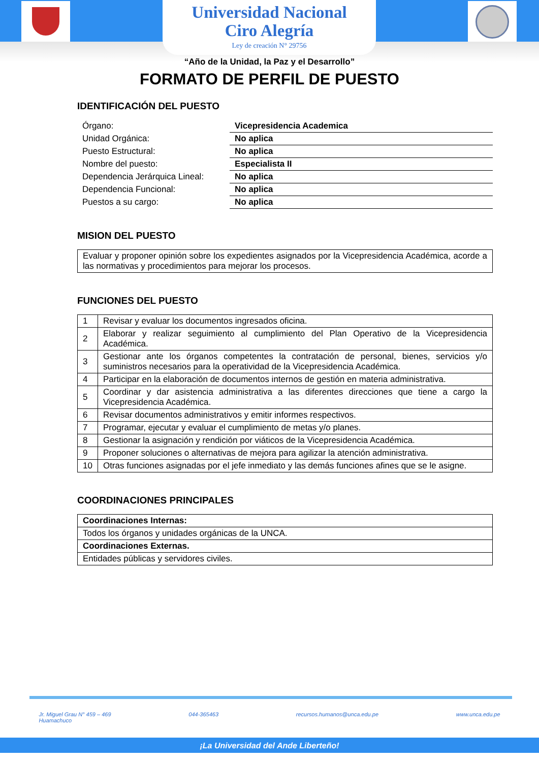Universidad Nacional
Ciro Alegría
Ley de creación N° 29756
“Año de la Unidad, la Paz y el Desarrollo”
FORMATO DE PERFIL DE PUESTO
IDENTIFICACIÓN DEL PUESTO
| Órgano: | Vicepresidencia Academica |
| Unidad Orgánica: | No aplica |
| Puesto Estructural: | No aplica |
| Nombre del puesto: | Especialista II |
| Dependencia Jerárquica Lineal: | No aplica |
| Dependencia Funcional: | No aplica |
| Puestos a su cargo: | No aplica |
MISION DEL PUESTO
| Evaluar y proponer opinión sobre los expedientes asignados por la Vicepresidencia Académica, acorde a las normativas y procedimientos para mejorar los procesos. |
FUNCIONES DEL PUESTO
| 1 | Revisar y evaluar los documentos ingresados oficina. |
| 2 | Elaborar y realizar seguimiento al cumplimiento del Plan Operativo de la Vicepresidencia Académica. |
| 3 | Gestionar ante los órganos competentes la contratación de personal, bienes, servicios y/o suministros necesarios para la operatividad de la Vicepresidencia Académica. |
| 4 | Participar en la elaboración de documentos internos de gestión en materia administrativa. |
| 5 | Coordinar y dar asistencia administrativa a las diferentes direcciones que tiene a cargo la Vicepresidencia Académica. |
| 6 | Revisar documentos administrativos y emitir informes respectivos. |
| 7 | Programar, ejecutar y evaluar el cumplimiento de metas y/o planes. |
| 8 | Gestionar la asignación y rendición por viáticos de la Vicepresidencia Académica. |
| 9 | Proponer soluciones o alternativas de mejora para agilizar la atención administrativa. |
| 10 | Otras funciones asignadas por el jefe inmediato y las demás funciones afines que se le asigne. |
COORDINACIONES PRINCIPALES
| Coordinaciones Internas: |
| Todos los órganos y unidades orgánicas de la UNCA. |
| Coordinaciones Externas. |
| Entidades públicas y servidores civiles. |
Jr. Miguel Grau N° 459 – 469
Huamachuco 044-365463 recursos.humanos@unca.edu.pe www.unca.edu.pe
¡La Universidad del Ande Liberteño!